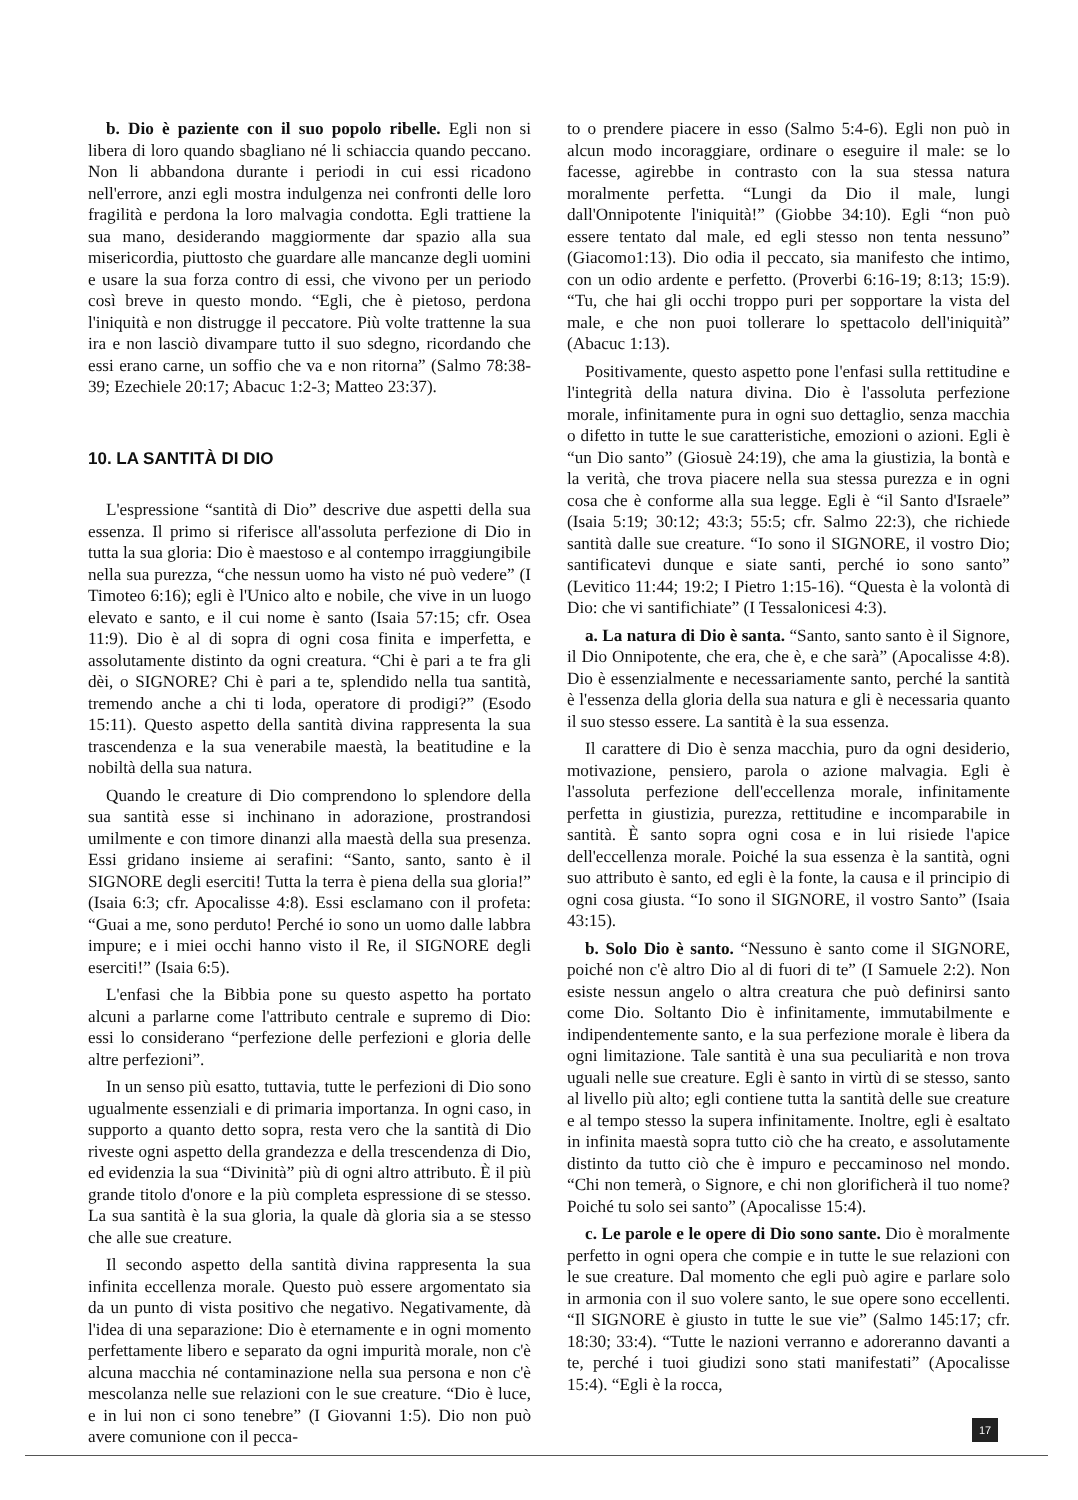b. Dio è paziente con il suo popolo ribelle. Egli non si libera di loro quando sbagliano né li schiaccia quando peccano. Non li abbandona durante i periodi in cui essi ricadono nell'errore, anzi egli mostra indulgenza nei confronti delle loro fragilità e perdona la loro malvagia condotta. Egli trattiene la sua mano, desiderando maggiormente dar spazio alla sua misericordia, piuttosto che guardare alle mancanze degli uomini e usare la sua forza contro di essi, che vivono per un periodo così breve in questo mondo. “Egli, che è pietoso, perdona l'iniquità e non distrugge il peccatore. Più volte trattenne la sua ira e non lasciò divampare tutto il suo sdegno, ricordando che essi erano carne, un soffio che va e non ritorna” (Salmo 78:38-39; Ezechiele 20:17; Abacuc 1:2-3; Matteo 23:37).
10. LA SANTITÀ DI DIO
L'espressione “santità di Dio” descrive due aspetti della sua essenza. Il primo si riferisce all'assoluta perfezione di Dio in tutta la sua gloria: Dio è maestoso e al contempo irraggiungibile nella sua purezza, “che nessun uomo ha visto né può vedere” (I Timoteo 6:16); egli è l'Unico alto e nobile, che vive in un luogo elevato e santo, e il cui nome è santo (Isaia 57:15; cfr. Osea 11:9). Dio è al di sopra di ogni cosa finita e imperfetta, e assolutamente distinto da ogni creatura. “Chi è pari a te fra gli dèi, o SIGNORE? Chi è pari a te, splendido nella tua santità, tremendo anche a chi ti loda, operatore di prodigi?” (Esodo 15:11). Questo aspetto della santità divina rappresenta la sua trascendenza e la sua venerabile maestà, la beatitudine e la nobiltà della sua natura.
Quando le creature di Dio comprendono lo splendore della sua santità esse si inchinano in adorazione, prostrandosi umilmente e con timore dinanzi alla maestà della sua presenza. Essi gridano insieme ai serafini: “Santo, santo, santo è il SIGNORE degli eserciti! Tutta la terra è piena della sua gloria!” (Isaia 6:3; cfr. Apocalisse 4:8). Essi esclamano con il profeta: “Guai a me, sono perduto! Perché io sono un uomo dalle labbra impure; e i miei occhi hanno visto il Re, il SIGNORE degli eserciti!” (Isaia 6:5).
L'enfasi che la Bibbia pone su questo aspetto ha portato alcuni a parlarne come l'attributo centrale e supremo di Dio: essi lo considerano “perfezione delle perfezioni e gloria delle altre perfezioni”.
In un senso più esatto, tuttavia, tutte le perfezioni di Dio sono ugualmente essenziali e di primaria importanza. In ogni caso, in supporto a quanto detto sopra, resta vero che la santità di Dio riveste ogni aspetto della grandezza e della trescendenza di Dio, ed evidenzia la sua “Divinità” più di ogni altro attributo. È il più grande titolo d'onore e la più completa espressione di se stesso. La sua santità è la sua gloria, la quale dà gloria sia a se stesso che alle sue creature.
Il secondo aspetto della santità divina rappresenta la sua infinita eccellenza morale. Questo può essere argomentato sia da un punto di vista positivo che negativo. Negativamente, dà l'idea di una separazione: Dio è eternamente e in ogni momento perfettamente libero e separato da ogni impurità morale, non c'è alcuna macchia né contaminazione nella sua persona e non c'è mescolanza nelle sue relazioni con le sue creature. “Dio è luce, e in lui non ci sono tenebre” (I Giovanni 1:5). Dio non può avere comunione con il pecca-
to o prendere piacere in esso (Salmo 5:4-6). Egli non può in alcun modo incoraggiare, ordinare o eseguire il male: se lo facesse, agirebbe in contrasto con la sua stessa natura moralmente perfetta. “Lungi da Dio il male, lungi dall'Onnipotente l'iniquità!” (Giobbe 34:10). Egli “non può essere tentato dal male, ed egli stesso non tenta nessuno” (Giacomo1:13). Dio odia il peccato, sia manifesto che intimo, con un odio ardente e perfetto. (Proverbi 6:16-19; 8:13; 15:9). “Tu, che hai gli occhi troppo puri per sopportare la vista del male, e che non puoi tollerare lo spettacolo dell'iniquità” (Abacuc 1:13).
Positivamente, questo aspetto pone l'enfasi sulla rettitudine e l'integrità della natura divina. Dio è l'assoluta perfezione morale, infinitamente pura in ogni suo dettaglio, senza macchia o difetto in tutte le sue caratteristiche, emozioni o azioni. Egli è “un Dio santo” (Giosuè 24:19), che ama la giustizia, la bontà e la verità, che trova piacere nella sua stessa purezza e in ogni cosa che è conforme alla sua legge. Egli è “il Santo d'Israele” (Isaia 5:19; 30:12; 43:3; 55:5; cfr. Salmo 22:3), che richiede santità dalle sue creature. “Io sono il SIGNORE, il vostro Dio; santificatevi dunque e siate santi, perché io sono santo” (Levitico 11:44; 19:2; I Pietro 1:15-16). “Questa è la volontà di Dio: che vi santifichiate” (I Tessalonicesi 4:3).
a. La natura di Dio è santa. “Santo, santo santo è il Signore, il Dio Onnipotente, che era, che è, e che sarà” (Apocalisse 4:8). Dio è essenzialmente e necessariamente santo, perché la santità è l'essenza della gloria della sua natura e gli è necessaria quanto il suo stesso essere. La santità è la sua essenza.
Il carattere di Dio è senza macchia, puro da ogni desiderio, motivazione, pensiero, parola o azione malvagia. Egli è l'assoluta perfezione dell'eccellenza morale, infinitamente perfetta in giustizia, purezza, rettitudine e incomparabile in santità. È santo sopra ogni cosa e in lui risiede l'apice dell'eccellenza morale. Poiché la sua essenza è la santità, ogni suo attributo è santo, ed egli è la fonte, la causa e il principio di ogni cosa giusta. “Io sono il SIGNORE, il vostro Santo” (Isaia 43:15).
b. Solo Dio è santo. “Nessuno è santo come il SIGNORE, poiché non c'è altro Dio al di fuori di te” (I Samuele 2:2). Non esiste nessun angelo o altra creatura che può definirsi santo come Dio. Soltanto Dio è infinitamente, immutabilmente e indipendentemente santo, e la sua perfezione morale è libera da ogni limitazione. Tale santità è una sua peculiarità e non trova uguali nelle sue creature. Egli è santo in virtù di se stesso, santo al livello più alto; egli contiene tutta la santità delle sue creature e al tempo stesso la supera infinitamente. Inoltre, egli è esaltato in infinita maestà sopra tutto ciò che ha creato, e assolutamente distinto da tutto ciò che è impuro e peccaminoso nel mondo. “Chi non temerà, o Signore, e chi non glorificherà il tuo nome? Poiché tu solo sei santo” (Apocalisse 15:4).
c. Le parole e le opere di Dio sono sante. Dio è moralmente perfetto in ogni opera che compie e in tutte le sue relazioni con le sue creature. Dal momento che egli può agire e parlare solo in armonia con il suo volere santo, le sue opere sono eccellenti. “Il SIGNORE è giusto in tutte le sue vie” (Salmo 145:17; cfr. 18:30; 33:4). “Tutte le nazioni verranno e adoreranno davanti a te, perché i tuoi giudizi sono stati manifestati” (Apocalisse 15:4). “Egli è la rocca,
17